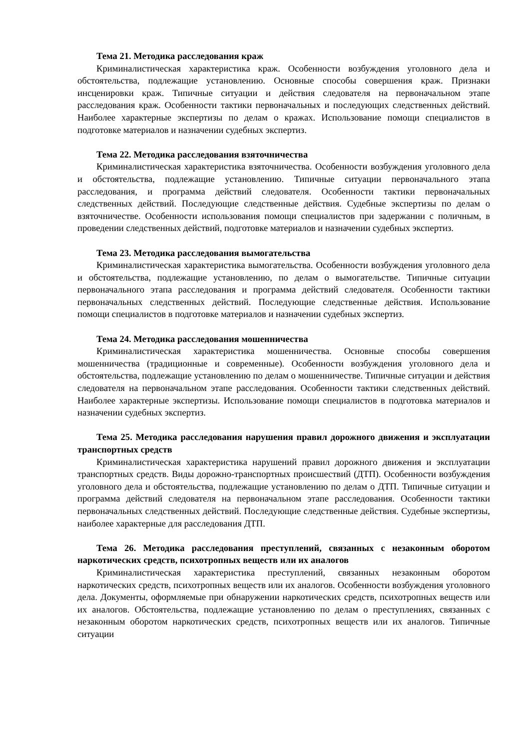Тема 21. Методика расследования краж
Криминалистическая характеристика краж. Особенности возбуждения уголовного дела и обстоятельства, подлежащие установлению. Основные способы совершения краж. Признаки инсценировки краж. Типичные ситуации и действия следователя на первоначальном этапе расследования краж. Особенности тактики первоначальных и последующих следственных действий. Наиболее характерные экспертизы по делам о кражах. Использование помощи специалистов в подготовке материалов и назначении судебных экспертиз.
Тема 22. Методика расследования взяточничества
Криминалистическая характеристика взяточничества. Особенности возбуждения уголовного дела и обстоятельства, подлежащие установлению. Типичные ситуации первоначального этапа расследования, и программа действий следователя. Особенности тактики первоначальных следственных действий. Последующие следственные действия. Судебные экспертизы по делам о взяточничестве. Особенности использования помощи специалистов при задержании с поличным, в проведении следственных действий, подготовке материалов и назначении судебных экспертиз.
Тема 23. Методика расследования вымогательства
Криминалистическая характеристика вымогательства. Особенности возбуждения уголовного дела и обстоятельства, подлежащие установлению, по делам о вымогательстве. Типичные ситуации первоначального этапа расследования и программа действий следователя. Особенности тактики первоначальных следственных действий. Последующие следственные действия. Использование помощи специалистов в подготовке материалов и назначении судебных экспертиз.
Тема 24. Методика расследования мошенничества
Криминалистическая характеристика мошенничества. Основные способы совершения мошенничества (традиционные и современные). Особенности возбуждения уголовного дела и обстоятельства, подлежащие установлению по делам о мошенничестве. Типичные ситуации и действия следователя на первоначальном этапе расследования. Особенности тактики следственных действий. Наиболее характерные экспертизы. Использование помощи специалистов в подготовка материалов и назначении судебных экспертиз.
Тема 25. Методика расследования нарушения правил дорожного движения и эксплуатации транспортных средств
Криминалистическая характеристика нарушений правил дорожного движения и эксплуатации транспортных средств. Виды дорожно-транспортных происшествий (ДТП). Особенности возбуждения уголовного дела и обстоятельства, подлежащие установлению по делам о ДТП. Типичные ситуации и программа действий следователя на первоначальном этапе расследования. Особенности тактики первоначальных следственных действий. Последующие следственные действия. Судебные экспертизы, наиболее характерные для расследования ДТП.
Тема 26. Методика расследования преступлений, связанных с незаконным оборотом наркотических средств, психотропных веществ или их аналогов
Криминалистическая характеристика преступлений, связанных незаконным оборотом наркотических средств, психотропных веществ или их аналогов. Особенности возбуждения уголовного дела. Документы, оформляемые при обнаружении наркотических средств, психотропных веществ или их аналогов. Обстоятельства, подлежащие установлению по делам о преступлениях, связанных с незаконным оборотом наркотических средств, психотропных веществ или их аналогов. Типичные ситуации